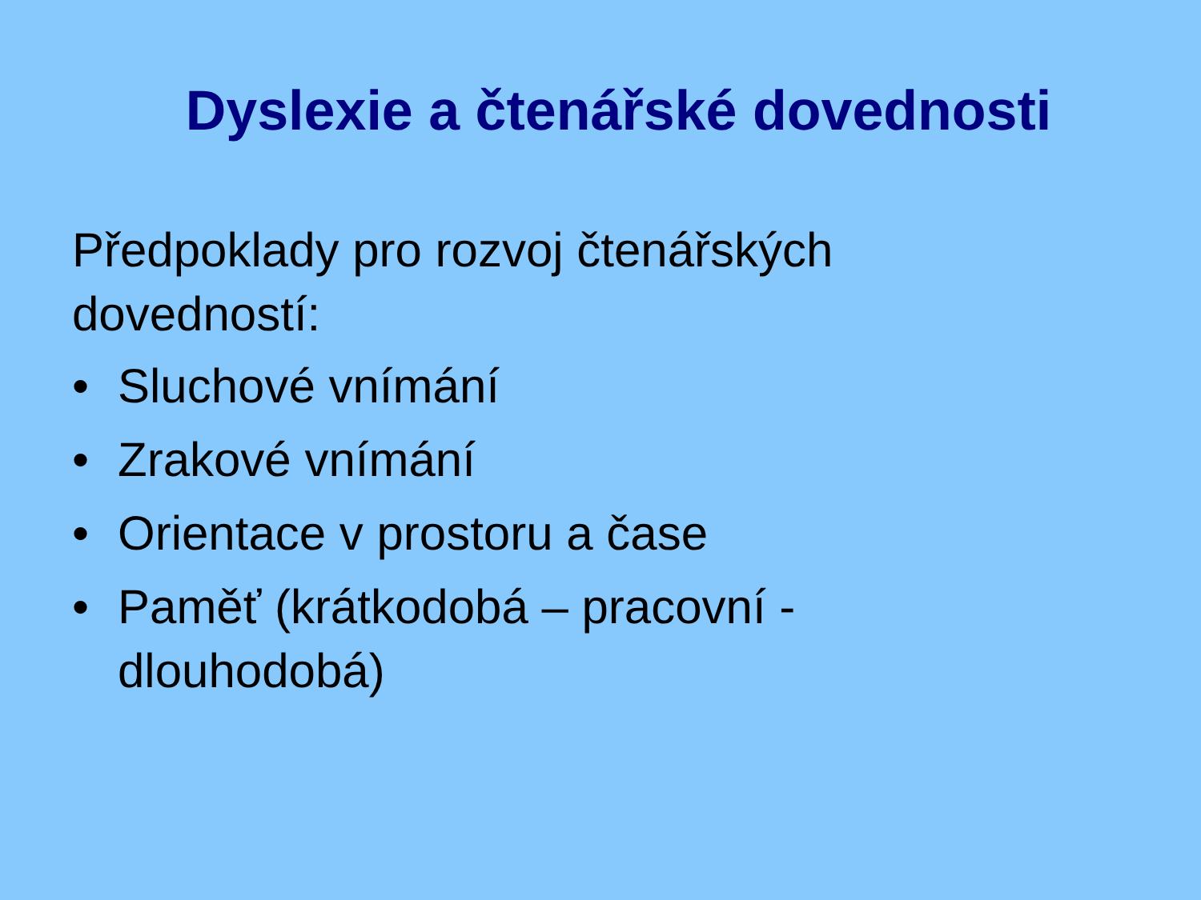Dyslexie a čtenářské dovednosti
Předpoklady pro rozvoj čtenářských
dovedností:
• Sluchové vnímání
• Zrakové vnímání
• Orientace v prostoru a čase
• Paměť (krátkodobá – pracovní -
dlouhodobá)